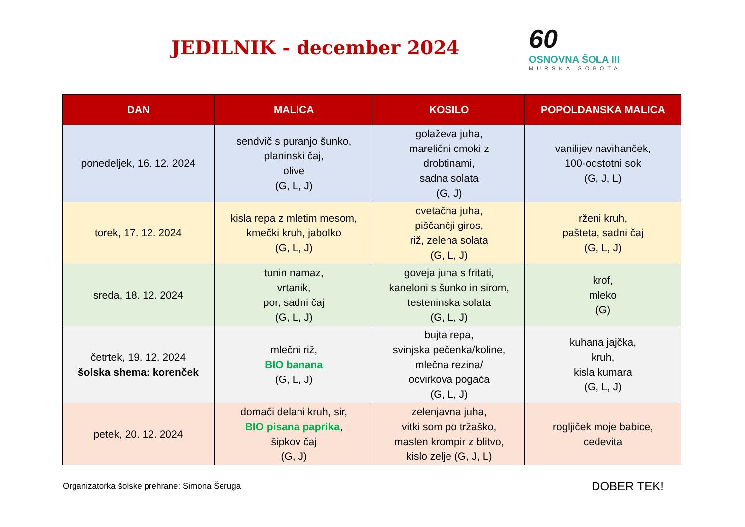JEDILNIK - december 2024
60
OSNOVNA ŠOLA III
MURSKA SOBOTA
| DAN | MALICA | KOSILO | POPOLDANSKA MALICA |
| --- | --- | --- | --- |
| ponedeljek, 16. 12. 2024 | sendvič s puranjo šunko, planinski čaj, olive (G, L, J) | golaževa juha, marelični cmoki z drobtinami, sadna solata (G, J) | vanilijev navihanček, 100-odstotni sok (G, J, L) |
| torek, 17. 12. 2024 | kisla repa z mletim mesom, kmečki kruh, jabolko (G, L, J) | cvetačna juha, piščančji giros, riž, zelena solata (G, L, J) | rženi kruh, pašteta, sadni čaj (G, L, J) |
| sreda, 18. 12. 2024 | tunin namaz, vrtanik, por, sadni čaj (G, L, J) | goveja juha s fritati, kaneloni s šunko in sirom, testeninska solata (G, L, J) | krof, mleko (G) |
| četrtek, 19. 12. 2024 šolska shema: korenček | mlečni riž, BIO banana (G, L, J) | bujta repa, svinjska pečenka/koline, mlečna rezina/ ocvirkova pogača (G, L, J) | kuhana jajčka, kruh, kisla kumara (G, L, J) |
| petek, 20. 12. 2024 | domači delani kruh, sir, BIO pisana paprika , šipkov čaj (G, J) | zelenjavna juha, vitki som po tržaško, maslen krompir z blitvo, kislo zelje (G, J, L) | rogljiček moje babice, cedevita |
Organizatorka šolske prehrane: Simona Šeruga DOBER TEK!